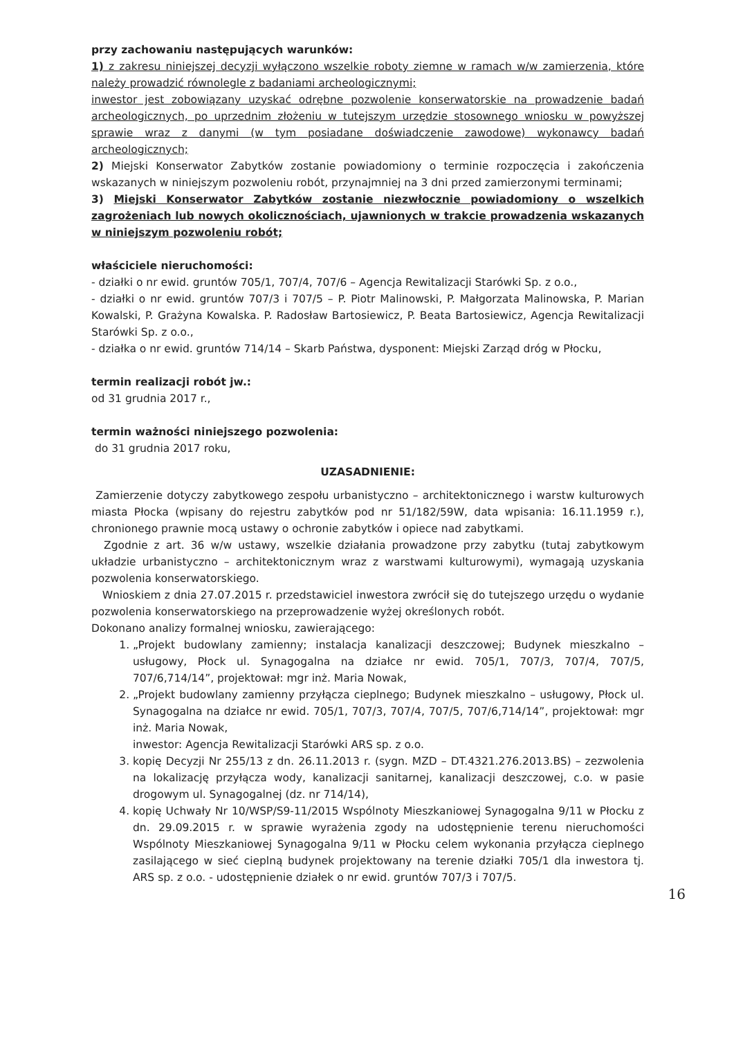przy zachowaniu następujących warunków:
1) z zakresu niniejszej decyzji wyłączono wszelkie roboty ziemne w ramach w/w zamierzenia, które należy prowadzić równolegle z badaniami archeologicznymi;
inwestor jest zobowiązany uzyskać odrębne pozwolenie konserwatorskie na prowadzenie badań archeologicznych, po uprzednim złożeniu w tutejszym urzędzie stosownego wniosku w powyższej sprawie wraz z danymi (w tym posiadane doświadczenie zawodowe) wykonawcy badań archeologicznych;
2) Miejski Konserwator Zabytków zostanie powiadomiony o terminie rozpoczęcia i zakończenia wskazanych w niniejszym pozwoleniu robót, przynajmniej na 3 dni przed zamierzonymi terminami;
3) Miejski Konserwator Zabytków zostanie niezwłocznie powiadomiony o wszelkich zagrożeniach lub nowych okolicznościach, ujawnionych w trakcie prowadzenia wskazanych w niniejszym pozwoleniu robót;
właściciele nieruchomości:
- działki o nr ewid. gruntów 705/1, 707/4, 707/6 – Agencja Rewitalizacji Starówki Sp. z o.o.,
- działki o nr ewid. gruntów 707/3 i 707/5 – P. Piotr Malinowski, P. Małgorzata Malinowska, P. Marian Kowalski, P. Grażyna Kowalska. P. Radosław Bartosiewicz, P. Beata Bartosiewicz, Agencja Rewitalizacji Starówki Sp. z o.o.,
- działka o nr ewid. gruntów 714/14 – Skarb Państwa, dysponent: Miejski Zarząd dróg w Płocku,
termin realizacji robót jw.:
od 31 grudnia 2017 r.,
termin ważności niniejszego pozwolenia:
do 31 grudnia 2017 roku,
UZASADNIENIE:
Zamierzenie dotyczy zabytkowego zespołu urbanistyczno – architektonicznego i warstw kulturowych miasta Płocka (wpisany do rejestru zabytków pod nr 51/182/59W, data wpisania: 16.11.1959 r.), chronionego prawnie mocą ustawy o ochronie zabytków i opiece nad zabytkami.
Zgodnie z art. 36 w/w ustawy, wszelkie działania prowadzone przy zabytku (tutaj zabytkowym układzie urbanistyczno – architektonicznym wraz z warstwami kulturowymi), wymagają uzyskania pozwolenia konserwatorskiego.
Wnioskiem z dnia 27.07.2015 r. przedstawiciel inwestora zwrócił się do tutejszego urzędu o wydanie pozwolenia konserwatorskiego na przeprowadzenie wyżej określonych robót.
Dokonano analizy formalnej wniosku, zawierającego:
1. „Projekt budowlany zamienny; instalacja kanalizacji deszczowej; Budynek mieszkalno – usługowy, Płock ul. Synagogalna na działce nr ewid. 705/1, 707/3, 707/4, 707/5, 707/6,714/14”, projektował: mgr inż. Maria Nowak,
2. „Projekt budowlany zamienny przyłącza cieplnego; Budynek mieszkalno – usługowy, Płock ul. Synagogalna na działce nr ewid. 705/1, 707/3, 707/4, 707/5, 707/6,714/14”, projektował: mgr inż. Maria Nowak,
inwestor: Agencja Rewitalizacji Starówki ARS sp. z o.o.
3. kopię Decyzji Nr 255/13 z dn. 26.11.2013 r. (sygn. MZD – DT.4321.276.2013.BS) – zezwolenia na lokalizację przyłącza wody, kanalizacji sanitarnej, kanalizacji deszczowej, c.o. w pasie drogowym ul. Synagogalnej (dz. nr 714/14),
4. kopię Uchwały Nr 10/WSP/S9-11/2015 Wspólnoty Mieszkaniowej Synagogalna 9/11 w Płocku z dn. 29.09.2015 r. w sprawie wyrażenia zgody na udostępnienie terenu nieruchomości Wspólnoty Mieszkaniowej Synagogalna 9/11 w Płocku celem wykonania przyłącza cieplnego zasilającego w sieć cieplną budynek projektowany na terenie działki 705/1 dla inwestora tj. ARS sp. z o.o. - udostępnienie działek o nr ewid. gruntów 707/3 i 707/5.
16